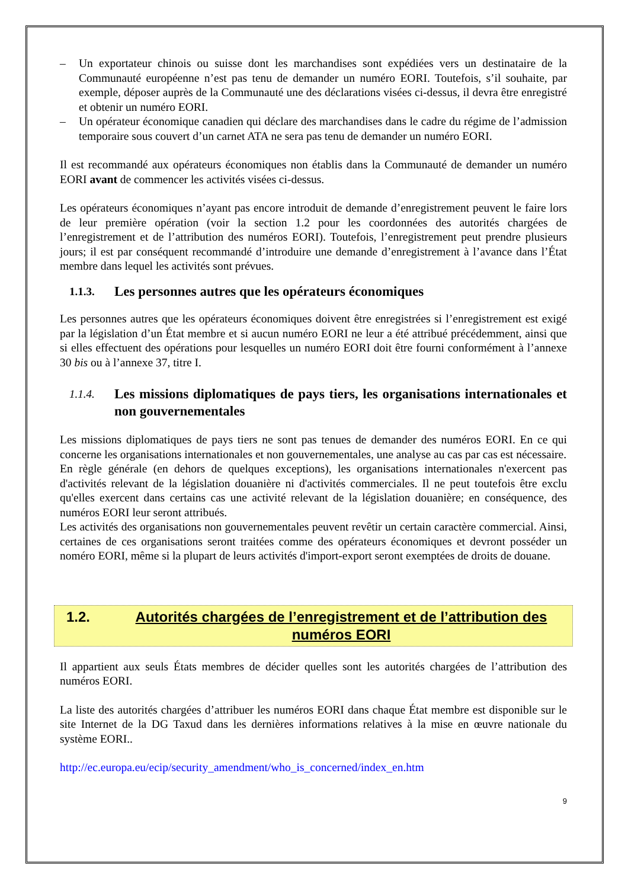– Un exportateur chinois ou suisse dont les marchandises sont expédiées vers un destinataire de la Communauté européenne n’est pas tenu de demander un numéro EORI. Toutefois, s’il souhaite, par exemple, déposer auprès de la Communauté une des déclarations visées ci-dessus, il devra être enregistré et obtenir un numéro EORI.
– Un opérateur économique canadien qui déclare des marchandises dans le cadre du régime de l’admission temporaire sous couvert d’un carnet ATA ne sera pas tenu de demander un numéro EORI.
Il est recommandé aux opérateurs économiques non établis dans la Communauté de demander un numéro EORI avant de commencer les activités visées ci-dessus.
Les opérateurs économiques n’ayant pas encore introduit de demande d’enregistrement peuvent le faire lors de leur première opération (voir la section 1.2 pour les coordonnées des autorités chargées de l’enregistrement et de l’attribution des numéros EORI). Toutefois, l’enregistrement peut prendre plusieurs jours; il est par conséquent recommandé d’introduire une demande d’enregistrement à l’avance dans l’État membre dans lequel les activités sont prévues.
1.1.3. Les personnes autres que les opérateurs économiques
Les personnes autres que les opérateurs économiques doivent être enregistrées si l’enregistrement est exigé par la législation d’un État membre et si aucun numéro EORI ne leur a été attribué précédemment, ainsi que si elles effectuent des opérations pour lesquelles un numéro EORI doit être fourni conformément à l’annexe 30 bis ou à l’annexe 37, titre I.
1.1.4. Les missions diplomatiques de pays tiers, les organisations internationales et non gouvernementales
Les missions diplomatiques de pays tiers ne sont pas tenues de demander des numéros EORI. En ce qui concerne les organisations internationales et non gouvernementales, une analyse au cas par cas est nécessaire.
En règle générale (en dehors de quelques exceptions), les organisations internationales n'exercent pas d'activités relevant de la législation douanière ni d'activités commerciales. Il ne peut toutefois être exclu qu'elles exercent dans certains cas une activité relevant de la législation douanière; en conséquence, des numéros EORI leur seront attribués.
Les activités des organisations non gouvernementales peuvent revêtir un certain caractère commercial. Ainsi, certaines de ces organisations seront traitées comme des opérateurs économiques et devront posséder un noméro EORI, même si la plupart de leurs activités d'import-export seront exemptées de droits de douane.
1.2. Autorités chargées de l’enregistrement et de l’attribution des numéros EORI
Il appartient aux seuls États membres de décider quelles sont les autorités chargées de l’attribution des numéros EORI.
La liste des autorités chargées d’attribuer les numéros EORI dans chaque État membre est disponible sur le site Internet de la DG Taxud dans les dernières informations relatives à la mise en œuvre nationale du système EORI..
http://ec.europa.eu/ecip/security_amendment/who_is_concerned/index_en.htm
9